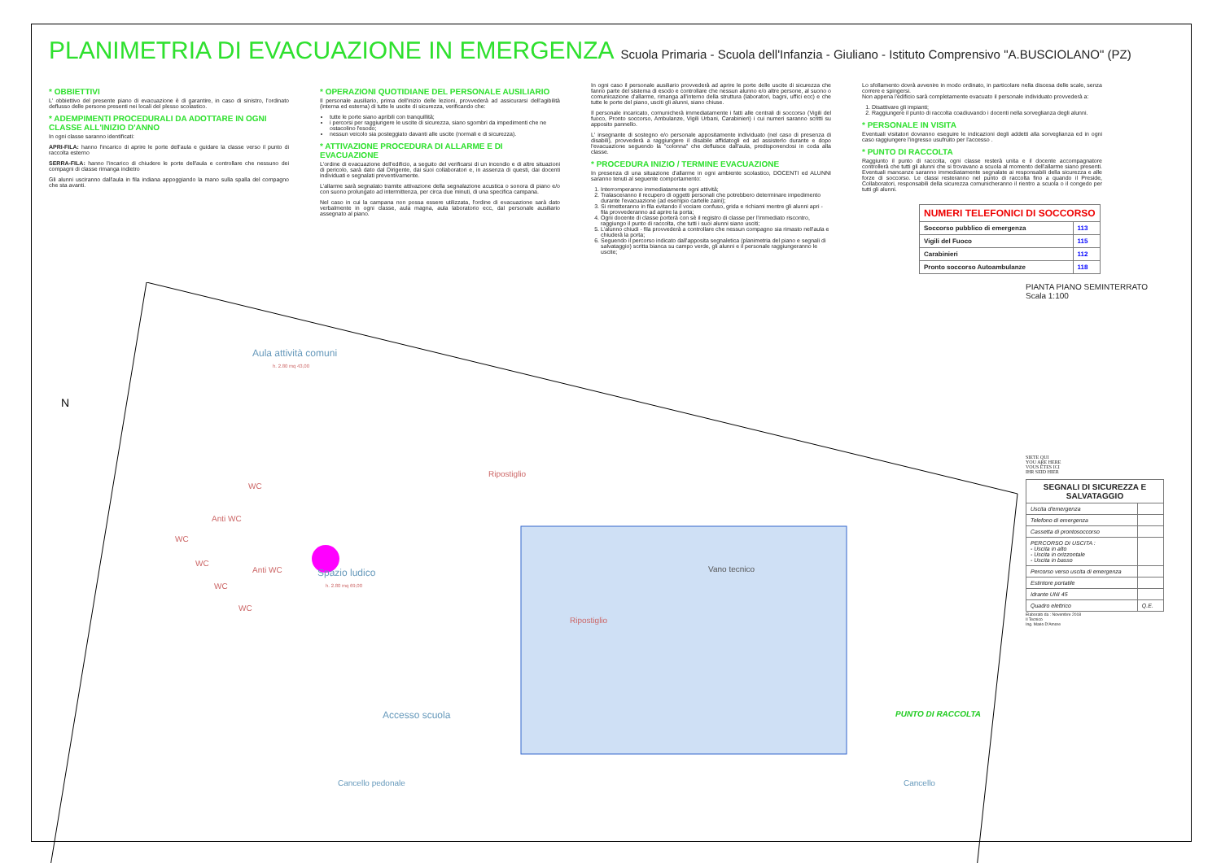PLANIMETRIA DI EVACUAZIONE IN EMERGENZA
Scuola Primaria - Scuola dell'Infanzia - Giuliano - Istituto Comprensivo "A.BUSCIOLANO" (PZ)
* OBBIETTIVI
L' obbiettivo del presente piano di evacuazione è di garantire, in caso di sinistro, l'ordinato deflusso delle persone presenti nei locali del plesso scolastico.
* ADEMPIMENTI PROCEDURALI DA ADOTTARE IN OGNI CLASSE ALL'INIZIO D'ANNO
In ogni classe saranno identificati:
APRI-FILA: hanno l'incarico di aprire le porte dell'aula e guidare la classe verso il punto di raccolta esterno
SERRA-FILA: hanno l'incarico di chiudere le porte dell'aula e controllare che nessuno dei compagni di classe rimanga indietro
Gli alunni usciranno dall'aula in fila indiana appoggiando la mano sulla spalla del compagno che sta avanti.
* OPERAZIONI QUOTIDIANE DEL PERSONALE AUSILIARIO
Il personale ausiliario, prima dell'inizio delle lezioni, provvederà ad assicurarsi dell'agibilità (interna ed esterna) di tutte le uscite di sicurezza, verificando che:
tutte le porte siano apribili con tranquillità;
i percorsi per raggiungere le uscite di sicurezza, siano sgombri da impedimenti che ne ostacolino l'esodo;
nessun veicolo sia posteggiato davanti alle uscite (normali e di sicurezza).
* ATTIVAZIONE PROCEDURA DI ALLARME E DI EVACUAZIONE
L'ordine di evacuazione dell'edificio, a seguito del verificarsi di un incendio e di altre situazioni di pericolo, sarà dato dal Dirigente, dai suoi collaboratori e, in assenza di questi, dai docenti individuati e segnalati preventivamente.
L'allarme sarà segnalato tramite attivazione della segnalazione acustica o sonora di piano e/o con suono prolungato ad intermittenza, per circa due minuti, di una specifica campana.
Nel caso in cui la campana non possa essere utilizzata, l'ordine di evacuazione sarà dato verbalmente in ogni classe, aula magna, aula laboratorio ecc, dal personale ausiliario assegnato al piano.
In ogni caso il personale ausiliario provvederà ad aprire le porte delle uscite di sicurezza che fanno parte del sistema di esodo e controllare che nessun alunno e/o altre persone, al suono o comunicazione d'allarme, rimanga all'interno della struttura (laboratori, bagni, uffici ecc) e che tutte le porte del piano, usciti gli alunni, siano chiuse.
Il personale incaricato, comunicherà immediatamente i fatti alle centrali di soccorso (Vigili del fuoco, Pronto soccorso, Ambulanze, Vigili Urbani, Carabinieri) i cui numeri saranno scritti su apposito pannello.
L' insegnante di sostegno e/o personale appositamente individuato (nel caso di presenza di disabili), provvederà a raggiungere il disabile affidatogli ed ad assisterlo durante e dopo l'evacuazione seguendo la "colonna" che defluisce dall'aula, predisponendosi in coda alla classe.
* PROCEDURA INIZIO / TERMINE EVACUAZIONE
In presenza di una situazione d'allarme in ogni ambiente scolastico, DOCENTI ed ALUNNI saranno tenuti al seguente comportamento:
1. Interromperanno immediatamente ogni attività;
2. Tralasceranno il recupero di oggetti personali che potrebbero determinare impedimento durante l'evacuazione (ad esempio cartelle zaini);
3. Si rimetteranno in fila evitando il vociare confuso, grida e richiami mentre gli alunni apri - fila provvederanno ad aprire la porta;
4. Ogni docente di classe porterà con sè il registro di classe per l'immediato riscontro, raggiungo il punto di raccolta, che tutti i suoi alunni siano usciti;
5. L'alunno chiudi - fila provvederà a controllare che nessun compagno sia rimasto nell'aula e chiuderà la porta;
6. Seguendo il percorso indicato dall'apposita segnaletica (planimetria del piano e segnali di salvataggio) scritta bianca su campo verde, gli alunni e il personale raggiungeranno le uscite;
Lo sfollamento dovrà avvenire in modo ordinato, in particolare nella discesa delle scale, senza correre e spingersi.
Non appena l'edificio sarà completamente evacuato il personale individuato provvederà a:
1. Disattivare gli impianti;
2. Raggiungere il punto di raccolta coadiuvando i docenti nella sorveglianza degli alunni.
* PERSONALE IN VISITA
Eventuali visitatori dovranno eseguire le indicazioni degli addetti alla sorveglianza ed in ogni caso raggiungere l'ingresso usufruito per l'accesso .
* PUNTO DI RACCOLTA
Raggiunto il punto di raccolta, ogni classe resterà unita e il docente accompagnatore controllerà che tutti gli alunni che si trovavano a scuola al momento dell'allarme siano presenti. Eventuali mancanze saranno immediatamente segnalate ai responsabili della sicurezza e alle forze di soccorso. Le classi resteranno nel punto di raccolta fino a quando il Preside, Collaboratori, responsabili della sicurezza comunicheranno il rientro a scuola o il congedo per tutti gli alunni.
| NUMERI TELEFONICI DI SOCCORSO | |
| --- | --- |
| Soccorso pubblico di emergenza | 113 |
| Vigili del Fuoco | 115 |
| Carabinieri | 112 |
| Pronto soccorso Autoambulanze | 118 |
Aula attività comuni
h. 2.80 mq 43,00
WC
Anti WC
WC
WC
Anti WC
WC
WC
Ripostiglio
Ripostiglio
Vano tecnico Spazio ludico
h. 2.80 mq 69,00
Accesso scuola
Cancello pedonale Cancello
PUNTO DI RACCOLTA
N
PIANTA PIANO SEMINTERRATO
Scala 1:100
SIETE QUI
YOU ARE HERE
VOUS ÊTES ICI
IHR SEID HIER
| SEGNALI DI SICUREZZA E SALVATAGGIO | |
| --- | --- |
| Uscita d'emergenza | |
| Telefono di emergenza | |
| Cassetta di prontosoccorso | |
| PERCORSO DI USCITA : - Uscita in alto - Uscita in orizzontale - Uscita in basso | |
| Percorso verso uscita di emergenza | |
| Estintore portatile | |
| Idrante UNI 45 | |
| Quadro elettrico | Q.E. |
Elaborato da : Novembre 2018
Il Tecnico
Ing. Mario D'Amore